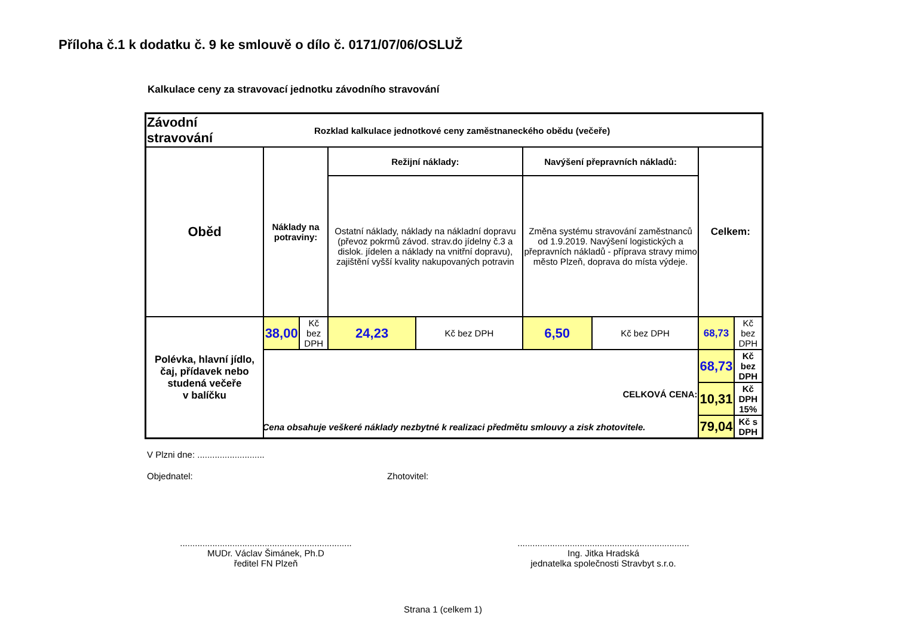Příloha č.1 k dodatku č. 9 ke smlouvě o dílo č. 0171/07/06/OSLUŽ
Kalkulace ceny za stravovací jednotku závodního stravování
| Závodní stravování | Rozklad kalkulace jednotkové ceny zaměstnaneckého obědu (večeře) | | | | | | | |
| Oběd | Náklady na potraviny: | | Režijní náklady: | | Navýšení přepravních nákladů: | | Celkem: | |
| | | | Ostatní náklady, náklady na nákladní dopravu (převoz pokrmů závod. strav.do jídelny č.3 a dislok. jídelen a náklady na vnitřní dopravu), zajištění vyšší kvality nakupovaných potravin | | Změna systému stravování zaměstnanců od 1.9.2019. Navýšení logistických a přepravních nákladů - příprava stravy mimo město Plzeň, doprava do místa výdeje. | | | |
| Polévka, hlavní jídlo, čaj, přídavek nebo studená večeře v balíčku | 38,00 | Kč bez DPH | 24,23 | Kč bez DPH | 6,50 | Kč bez DPH | 68,73 | Kč bez DPH |
| | CELKOVÁ CENA: | | | | | | 68,73 | Kč bez DPH |
| | | | | | | | 10,31 | Kč DPH 15% |
| | | | | | | | 79,04 | Kč s DPH |
Cena obsahuje veškeré náklady nezbytné k realizaci předmětu smlouvy a zisk zhotovitele.
V Plzni dne: ...........................
Objednatel: Zhotovitel:
.....................................................................
MUDr. Václav Šimánek, Ph.D
ředitel FN Plzeň
.....................................................................
Ing. Jitka Hradská
jednatelka společnosti Stravbyt s.r.o.
Strana 1 (celkem 1)